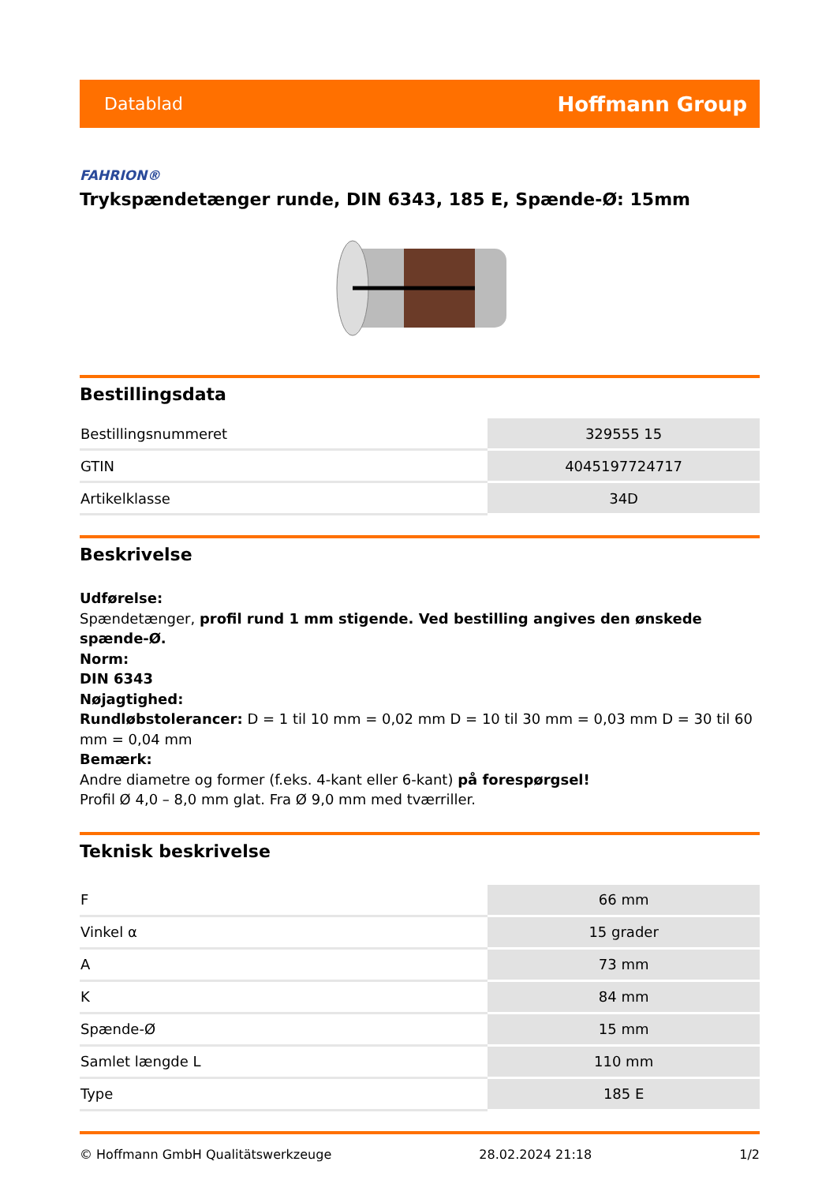Datablad Hoffmann Group
FAHRION®
Trykspændetænger runde, DIN 6343, 185 E, Spænde-Ø: 15mm
Bestillingsdata
| Bestillingsnummeret | 329555 15 |
| GTIN | 4045197724717 |
| Artikelklasse | 34D |
Beskrivelse
Udførelse:
Spændetænger, profil rund 1 mm stigende. Ved bestilling angives den ønskede spænde-Ø.
Norm:
DIN 6343
Nøjagtighed:
Rundløbstolerancer: D = 1 til 10 mm = 0,02 mm D = 10 til 30 mm = 0,03 mm D = 30 til 60 mm = 0,04 mm
Bemærk:
Andre diametre og former (f.eks. 4-kant eller 6-kant) på forespørgsel!
Profil Ø 4,0 – 8,0 mm glat. Fra Ø 9,0 mm med tværriller.
Teknisk beskrivelse
| F | 66 mm |
| Vinkel α | 15 grader |
| A | 73 mm |
| K | 84 mm |
| Spænde-Ø | 15 mm |
| Samlet længde L | 110 mm |
| Type | 185 E |
© Hoffmann GmbH Qualitätswerkzeuge 28.02.2024 21:18 1/2